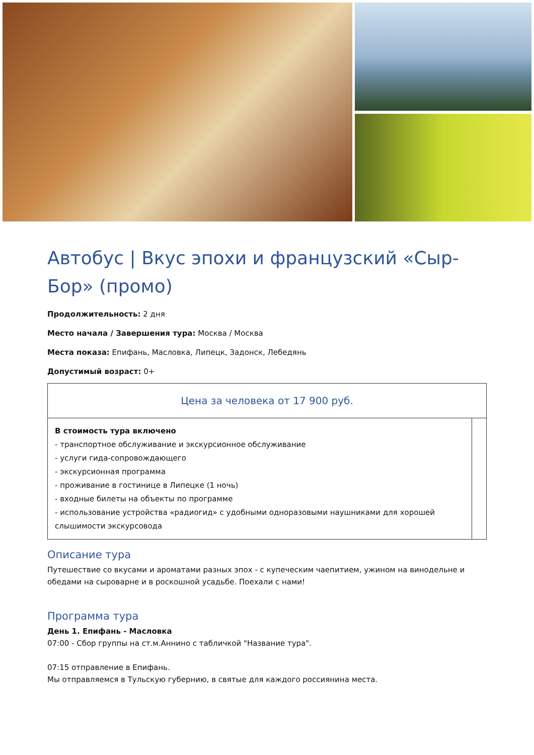Автобус | Вкус эпохи и французский «Сыр-Бор» (промо)
Продолжительность: 2 дня
Место начала / Завершения тура: Москва / Москва
Места показа: Епифань, Масловка, Липецк, Задонск, Лебедянь
Допустимый возраст: 0+
| Цена за человека от 17 900 руб. | |
| В стоимость тура включено - транспортное обслуживание и экскурсионное обслуживание - услуги гида-сопровождающего - экскурсионная программа - проживание в гостинице в Липецке (1 ночь) - входные билеты на объекты по программе - использование устройства «радиогид» с удобными одноразовыми наушниками для хорошей слышимости экскурсовода | |
Описание тура
Путешествие со вкусами и ароматами разных эпох - с купеческим чаепитием, ужином на винодельне и обедами на сыроварне и в роскошной усадьбе. Поехали с нами!
Программа тура
День 1. Епифань - Масловка
07:00 - Сбор группы на ст.м.Аннино с табличкой "Название тура".
07:15 отправление в Епифань.
Мы отправляемся в Тульскую губернию, в святые для каждого россиянина места.